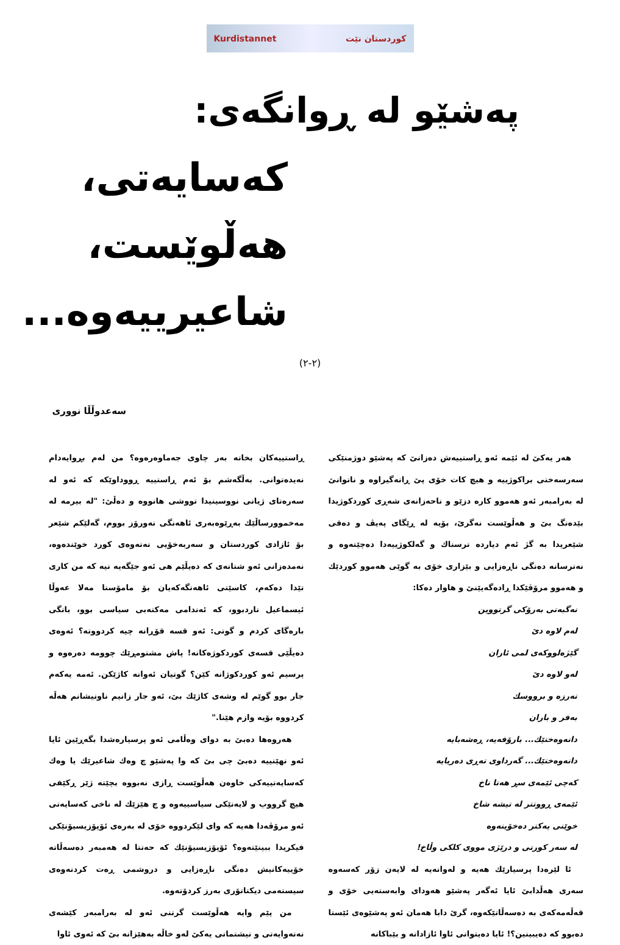Kurdistannet کوردستان نێت
پەشێو لە ڕوانگەی:
کەسایەتی، هەڵوێست، شاعیرییەوە...
(٢-٢)
سەعدوڵڵا نووری
هەر یەکێ لە ئێمە ئەو ڕاستییەش دەزانێ کە پەشێو دوژمنێکی سەرسەختی براکوژییە و هیچ کات خۆی پێ ڕانەگیراوە و ناتوانێ لە بەرامبەر ئەو هەموو کارە دزێو و ناحەزانەی شەڕی کوردکوژیدا بێدەنگ بێ و هەڵوێست نەگرێ، بۆیە لە ڕێگای پەیڤ و دەقی شێعریدا بە گژ ئەم دیاردە ترسناك و گەلکوژییەدا دەچێتەوە و نەترسانە دەنگی ناڕەزایی و بێزاری خۆی بە گوێی هەموو کوردێك و هەموو مرۆڤێکدا ڕادەگەیێنێ و هاوار دەکا:
نەگبەتی بەرۆکی گرتووین
لەم لاوە دێ
گێژەلووکەی لمی ئاران
لەو لاوە دێ
تەرزە و برووسك
بەفر و باران
دانەوەختێك... بارۆفەیە، ڕەشەبایە
دانەوەختێك... گەرداوی تەڕی دەریایە
کەچی ئێمەی سڕ هەتا ناخ
ئێمەی ڕووتتر لە تیشە شاخ
خوێنی یەکتر دەخۆینەوە
لە سەر کورتی و درێژی مووی کلکی وڵاخ!
ئا لێرەدا پرسیارێك هەیە و لەوانەیە لە لایەن زۆر کەسەوە سەری هەڵدابێ ئایا ئەگەر پەشێو هەودای وابەستەیی خۆی و قەڵەمەکەی بە دەسەڵاتێکەوە، گرێ دابا هەمان ئەو پەشێوەی ئێستا دەبوو کە دەیبینین؟! ئایا دەیتوانی ئاوا ئازادانە و بێباکانە
ڕاستییەکان بخاتە بەر چاوی جەماوەرەوە؟ من لەم بڕوایەدام نەیدەتوانی. بەڵگەشم بۆ ئەم ڕاستییە ڕووداوێکە کە ئەو لە سەرەتای ژیانی نووسینیدا تووشی هاتووە و دەڵێ: "لە بیرمە لە مەخموورساڵێك بەڕێوەبەری ئاهەنگی نەورۆز بووم، گەلێکم شێعر بۆ ئازادی کوردستان و سەربەخۆیی نەتەوەی کورد خوێندەوە، نەمدەزانی ئەو شتانەی کە دەیڵێم هی ئەو جێگەیە نیە کە من کاری تێدا دەکەم، کاسێتی ئاهەنگەکەیان بۆ مامۆستا مەلا عەوڵا ئیسماعیل ناردبوو، کە ئەندامی مەکتەبی سیاسی بوو، بانگی بارەگای کردم و گوتی: ئەو قسە قۆڕانە چیە کردووتە؟ ئەوەی دەیڵێی قسەی کوردکوژەکانە! پاش مشتومڕێك چوومە دەرەوە و پرسیم ئەو کوردکوژانە کێن؟ گوتیان ئەوانە کاژێکن. ئەمە یەکەم جار بوو گوێم لە وشەی کاژێك بێ، ئەو جار زانیم ناونیشانم هەڵە کردووە بۆیە وازم هێنا."
هەروەها دەبێ بە دوای وەڵامی ئەو پرسیارەشدا بگەڕێین ئایا ئەو نهێنییە دەبێ چی بێ کە وا پەشێو چ وەك شاعیرێك یا وەك کەسایەتییەکی خاوەن هەڵوێست ڕازی نەبووە بچێتە ژێر ڕکێفی هیچ گرووپ و لایەنێکی سیاسییەوە و چ هێزێك لە ناخی کەسایەتی ئەو مرۆڤەدا هەیە کە وای لێکردووە خۆی لە بەرەی ئۆپۆزیسیۆنێکی فیکریدا ببینێتەوە؟ ئۆپۆزیسیۆنێك کە حەتتا لە هەمبەر دەسەڵاتە خۆییەکانیش دەنگی ناڕەزایی و دروشمی ڕەت کردنەوەی سیستەمی دیکتاتۆری بەرز کردۆتەوە.
من پێم وایە هەڵوێست گرتنی ئەو لە بەرامبەر کێشەی نەتەوایەتی و نیشتمانی یەکێ لەو خاڵە بەهێزانە بێ کە ئەوی ئاوا